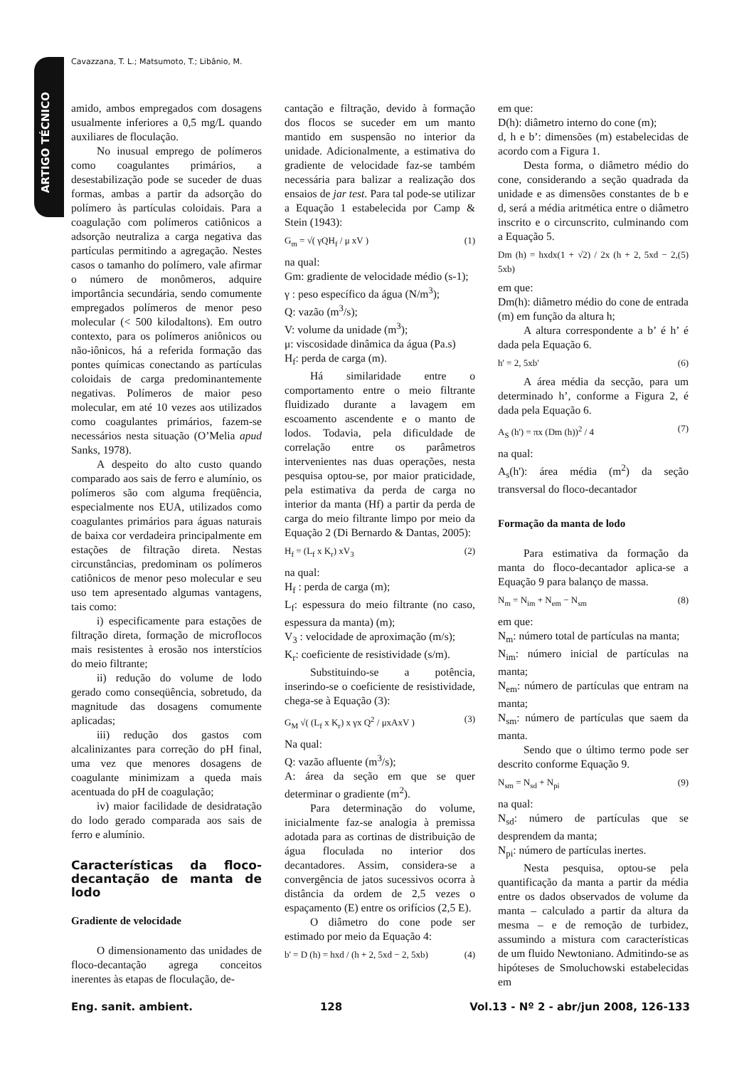Cavazzana, T. L.; Matsumoto, T.; Libânio, M.
ARTIGO TÉCNICO
amido, ambos empregados com dosagens usualmente inferiores a 0,5 mg/L quando auxiliares de floculação.
No inusual emprego de polímeros como coagulantes primários, a desestabilização pode se suceder de duas formas, ambas a partir da adsorção do polímero às partículas coloidais. Para a coagulação com polímeros catiônicos a adsorção neutraliza a carga negativa das partículas permitindo a agregação. Nestes casos o tamanho do polímero, vale afirmar o número de monômeros, adquire importância secundária, sendo comumente empregados polímeros de menor peso molecular (< 500 kilodaltons). Em outro contexto, para os polímeros aniônicos ou não-iônicos, há a referida formação das pontes químicas conectando as partículas coloidais de carga predominantemente negativas. Polímeros de maior peso molecular, em até 10 vezes aos utilizados como coagulantes primários, fazem-se necessários nesta situação (O’Melia apud Sanks, 1978).
A despeito do alto custo quando comparado aos sais de ferro e alumínio, os polímeros são com alguma freqüência, especialmente nos EUA, utilizados como coagulantes primários para águas naturais de baixa cor verdadeira principalmente em estações de filtração direta. Nestas circunstâncias, predominam os polímeros catiônicos de menor peso molecular e seu uso tem apresentado algumas vantagens, tais como:
i) especificamente para estações de filtração direta, formação de microflocos mais resistentes à erosão nos interstícios do meio filtrante;
ii) redução do volume de lodo gerado como conseqüência, sobretudo, da magnitude das dosagens comumente aplicadas;
iii) redução dos gastos com alcalinizantes para correção do pH final, uma vez que menores dosagens de coagulante minimizam a queda mais acentuada do pH de coagulação;
iv) maior facilidade de desidratação do lodo gerado comparada aos sais de ferro e alumínio.
Características da floco-decantação de manta de lodo
Gradiente de velocidade
O dimensionamento das unidades de floco-decantação agrega conceitos inerentes às etapas de floculação, de-
cantação e filtração, devido à formação dos flocos se suceder em um manto mantido em suspensão no interior da unidade. Adicionalmente, a estimativa do gradiente de velocidade faz-se também necessária para balizar a realização dos ensaios de jar test. Para tal pode-se utilizar a Equação 1 estabelecida por Camp & Stein (1943):
G<sub>m</sub> = √( γQH<sub>f</sub> / μ xV ) (1)
na qual:
Gm: gradiente de velocidade médio (s-1);
γ : peso específico da água (N/m<sup>3</sup>);
Q: vazão (m<sup>3</sup>/s);
V: volume da unidade (m<sup>3</sup>);
μ: viscosidade dinâmica da água (Pa.s)
H<sub>f</sub>: perda de carga (m).
Há similaridade entre o comportamento entre o meio filtrante fluidizado durante a lavagem em escoamento ascendente e o manto de lodos. Todavia, pela dificuldade de correlação entre os parâmetros intervenientes nas duas operações, nesta pesquisa optou-se, por maior praticidade, pela estimativa da perda de carga no interior da manta (Hf) a partir da perda de carga do meio filtrante limpo por meio da Equação 2 (Di Bernardo & Dantas, 2005):
H<sub>f</sub> = (L<sub>f</sub> x K<sub>r</sub>) xV<sub>3</sub> (2)
na qual:
H<sub>f</sub> : perda de carga (m);
L<sub>f</sub>: espessura do meio filtrante (no caso, espessura da manta) (m);
V<sub>3</sub> : velocidade de aproximação (m/s);
K<sub>r</sub>: coeficiente de resistividade (s/m).
Substituindo-se a potência, inserindo-se o coeficiente de resistividade, chega-se à Equação (3):
G<sub>M</sub> √( (L<sub>f</sub> x K<sub>r</sub>) x γx Q<sup>2</sup> / μxAxV ) (3)
Na qual:
Q: vazão afluente (m<sup>3</sup>/s);
A: área da seção em que se quer determinar o gradiente (m<sup>2</sup>).
Para determinação do volume, inicialmente faz-se analogia à premissa adotada para as cortinas de distribuição de água floculada no interior dos decantadores. Assim, considera-se a convergência de jatos sucessivos ocorra à distância da ordem de 2,5 vezes o espaçamento (E) entre os orifícios (2,5 E).
O diâmetro do cone pode ser estimado por meio da Equação 4:
b' = D (h) = hxd / (h + 2, 5xd − 2, 5xb) (4)
em que:
D(h): diâmetro interno do cone (m);
d, h e b’: dimensões (m) estabelecidas de acordo com a Figura 1.
Desta forma, o diâmetro médio do cone, considerando a seção quadrada da unidade e as dimensões constantes de b e d, será a média aritmética entre o diâmetro inscrito e o circunscrito, culminando com a Equação 5.
Dm (h) = hxdx(1 + √2) / 2x (h + 2, 5xd − 2, 5xb) (5)
em que:
Dm(h): diâmetro médio do cone de entrada (m) em função da altura h;
A altura correspondente a b’ é h’ é dada pela Equação 6.
h' = 2, 5xb' (6)
A área média da secção, para um determinado h’, conforme a Figura 2, é dada pela Equação 6.
A<sub>S</sub> (h') = πx (Dm (h))<sup>2</sup> / 4 (7)
na qual:
A<sub>s</sub>(h'): área média (m<sup>2</sup>) da seção transversal do floco-decantador
Formação da manta de lodo
Para estimativa da formação da manta do floco-decantador aplica-se a Equação 9 para balanço de massa.
N<sub>m</sub> = N<sub>im</sub> + N<sub>em</sub> − N<sub>sm</sub> (8)
em que:
N<sub>m</sub>: número total de partículas na manta;
N<sub>im</sub>: número inicial de partículas na manta;
N<sub>em</sub>: número de partículas que entram na manta;
N<sub>sm</sub>: número de partículas que saem da manta.
Sendo que o último termo pode ser descrito conforme Equação 9.
N<sub>sm</sub> = N<sub>sd</sub> + N<sub>pi</sub> (9)
na qual:
N<sub>sd</sub>: número de partículas que se desprendem da manta;
N<sub>pi</sub>: número de partículas inertes.
Nesta pesquisa, optou-se pela quantificação da manta a partir da média entre os dados observados de volume da manta – calculado a partir da altura da mesma – e de remoção de turbidez, assumindo a mistura com características de um fluido Newtoniano. Admitindo-se as hipóteses de Smoluchowski estabelecidas em
Eng. sanit. ambient. 128 Vol.13 - Nº 2 - abr/jun 2008, 126-133